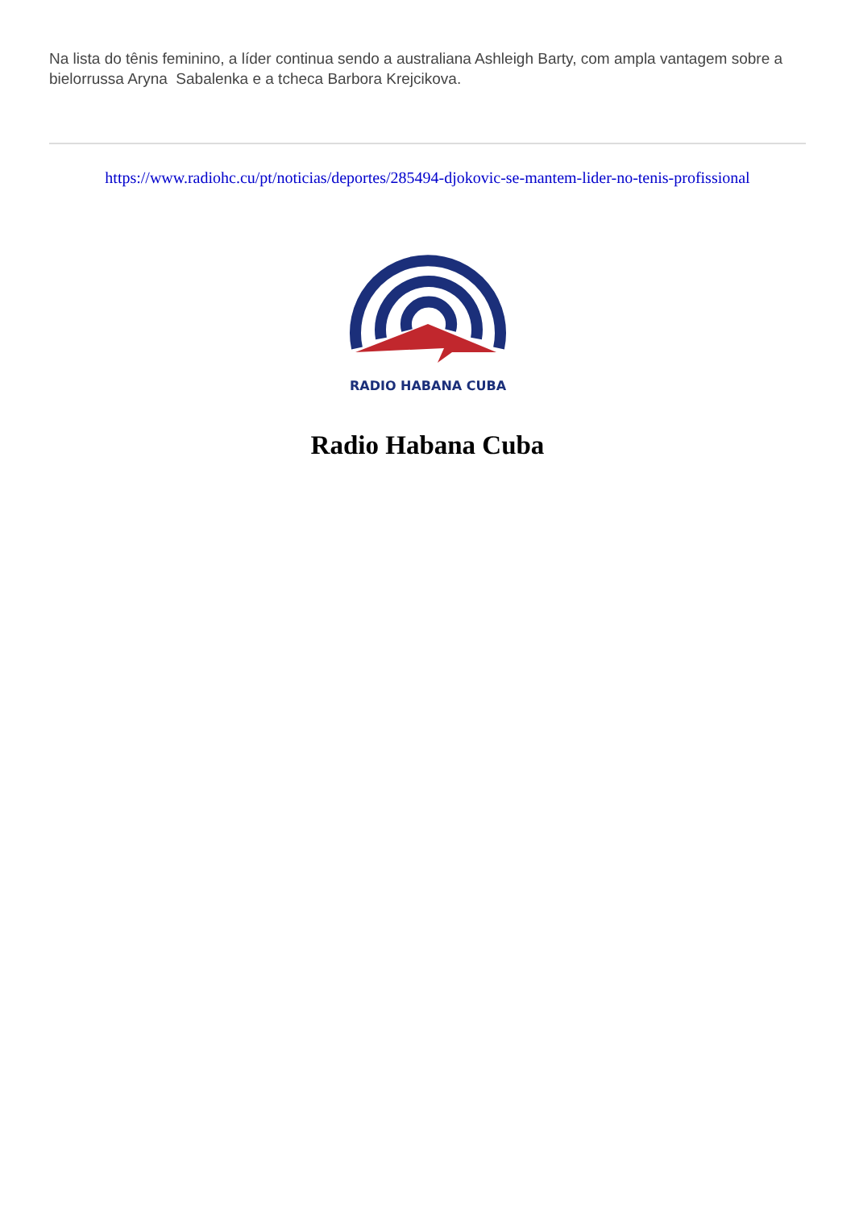Na lista do tênis feminino, a líder continua sendo a australiana Ashleigh Barty, com ampla vantagem sobre a bielorrussa Aryna Sabalenka e a tcheca Barbora Krejcikova.
https://www.radiohc.cu/pt/noticias/deportes/285494-djokovic-se-mantem-lider-no-tenis-profissional
RADIO HABANA CUBA
Radio Habana Cuba